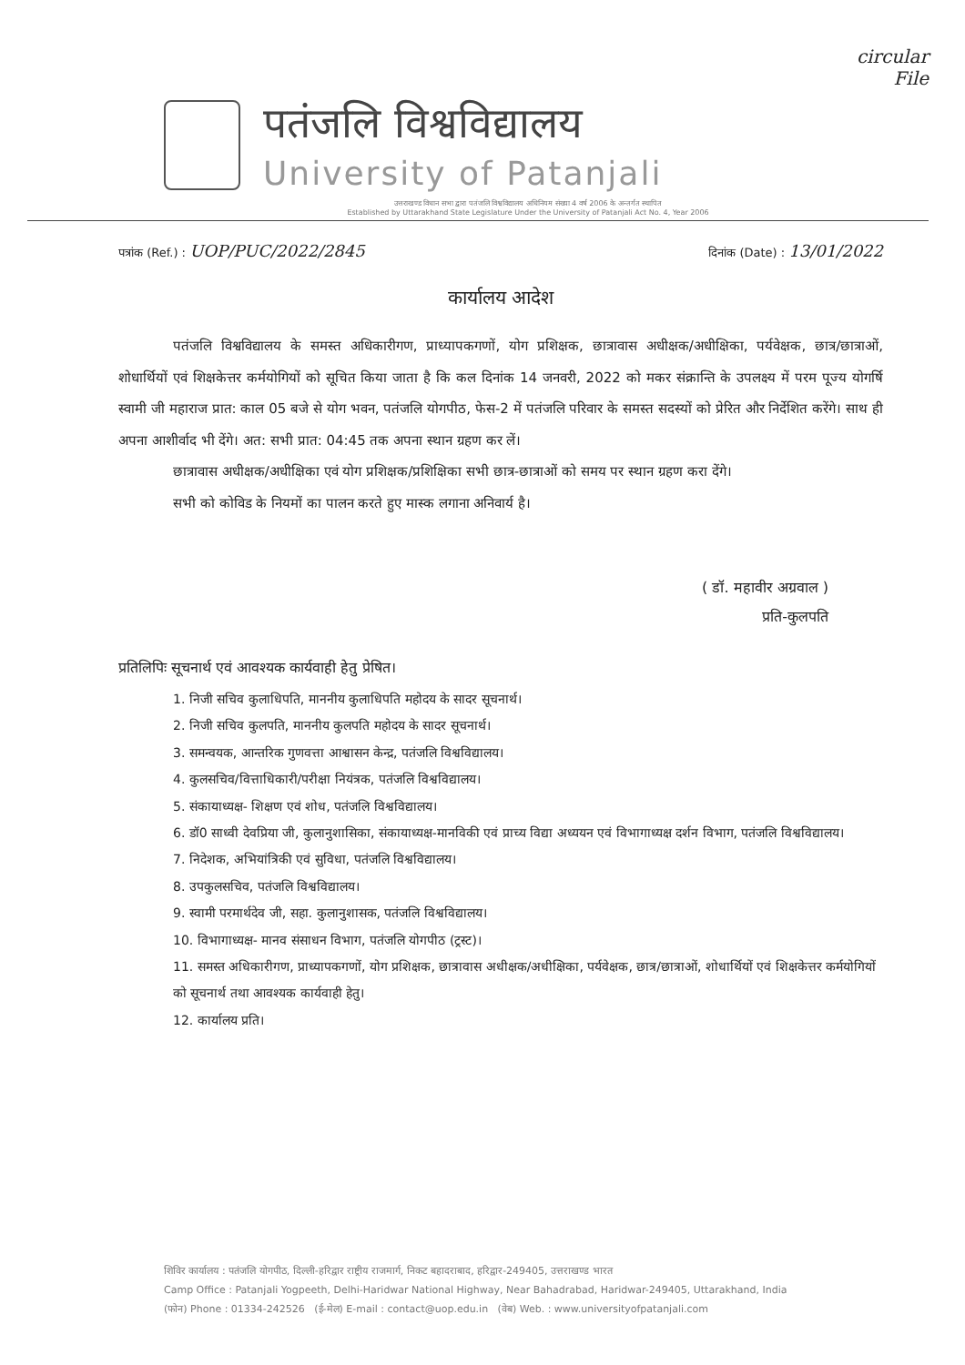circular
File
पतंजलि विश्वविद्यालय
University of Patanjali
उत्तराखण्ड विधान सभा द्वारा पतंजलि विश्वविद्यालय अधिनियम संख्या 4 वर्ष 2006 के अन्तर्गत स्थापित
Established by Uttarakhand State Legislature Under the University of Patanjali Act No. 4, Year 2006
पत्रांक (Ref.) : UOP/PUC/2022/2845
दिनांक (Date) : 13/01/2022
कार्यालय आदेश
पतंजलि विश्वविद्यालय के समस्त अधिकारीगण, प्राध्यापकगणों, योग प्रशिक्षक, छात्रावास अधीक्षक/अधीक्षिका, पर्यवेक्षक, छात्र/छात्राओं, शोधार्थियों एवं शिक्षकेत्तर कर्मयोगियों को सूचित किया जाता है कि कल दिनांक 14 जनवरी, 2022 को मकर संक्रान्ति के उपलक्ष्य में परम पूज्य योगर्षि स्वामी जी महाराज प्रात: काल 05 बजे से योग भवन, पतंजलि योगपीठ, फेस-2 में पतंजलि परिवार के समस्त सदस्यों को प्रेरित और निर्देशित करेंगे। साथ ही अपना आशीर्वाद भी देंगे। अत: सभी प्रात: 04:45 तक अपना स्थान ग्रहण कर लें।
छात्रावास अधीक्षक/अधीक्षिका एवं योग प्रशिक्षक/प्रशिक्षिका सभी छात्र-छात्राओं को समय पर स्थान ग्रहण करा देंगे।
सभी को कोविड के नियमों का पालन करते हुए मास्क लगाना अनिवार्य है।
( डॉ. महावीर अग्रवाल )
प्रति-कुलपति
प्रतिलिपिः सूचनार्थ एवं आवश्यक कार्यवाही हेतु प्रेषित।
1. निजी सचिव कुलाधिपति, माननीय कुलाधिपति महोदय के सादर सूचनार्थ।
2. निजी सचिव कुलपति, माननीय कुलपति महोदय के सादर सूचनार्थ।
3. समन्वयक, आन्तरिक गुणवत्ता आश्वासन केन्द्र, पतंजलि विश्वविद्यालय।
4. कुलसचिव/वित्ताधिकारी/परीक्षा नियंत्रक, पतंजलि विश्वविद्यालय।
5. संकायाध्यक्ष- शिक्षण एवं शोध, पतंजलि विश्वविद्यालय।
6. डॉ0 साध्वी देवप्रिया जी, कुलानुशासिका, संकायाध्यक्ष-मानविकी एवं प्राच्य विद्या अध्ययन एवं विभागाध्यक्ष दर्शन विभाग, पतंजलि विश्वविद्यालय।
7. निदेशक, अभियांत्रिकी एवं सुविधा, पतंजलि विश्वविद्यालय।
8. उपकुलसचिव, पतंजलि विश्वविद्यालय।
9. स्वामी परमार्थदेव जी, सहा. कुलानुशासक, पतंजलि विश्वविद्यालय।
10. विभागाध्यक्ष- मानव संसाधन विभाग, पतंजलि योगपीठ (ट्रस्ट)।
11. समस्त अधिकारीगण, प्राध्यापकगणों, योग प्रशिक्षक, छात्रावास अधीक्षक/अधीक्षिका, पर्यवेक्षक, छात्र/छात्राओं, शोधार्थियों एवं शिक्षकेत्तर कर्मयोगियों को सूचनार्थ तथा आवश्यक कार्यवाही हेतु।
12. कार्यालय प्रति।
शिविर कार्यालय : पतंजलि योगपीठ, दिल्ली-हरिद्वार राष्ट्रीय राजमार्ग, निकट बहादराबाद, हरिद्वार-249405, उत्तराखण्ड भारत
Camp Office : Patanjali Yogpeeth, Delhi-Haridwar National Highway, Near Bahadrabad, Haridwar-249405, Uttarakhand, India
(फोन) Phone : 01334-242526 (ई-मेल) E-mail : contact@uop.edu.in (वेब) Web. : www.universityofpatanjali.com